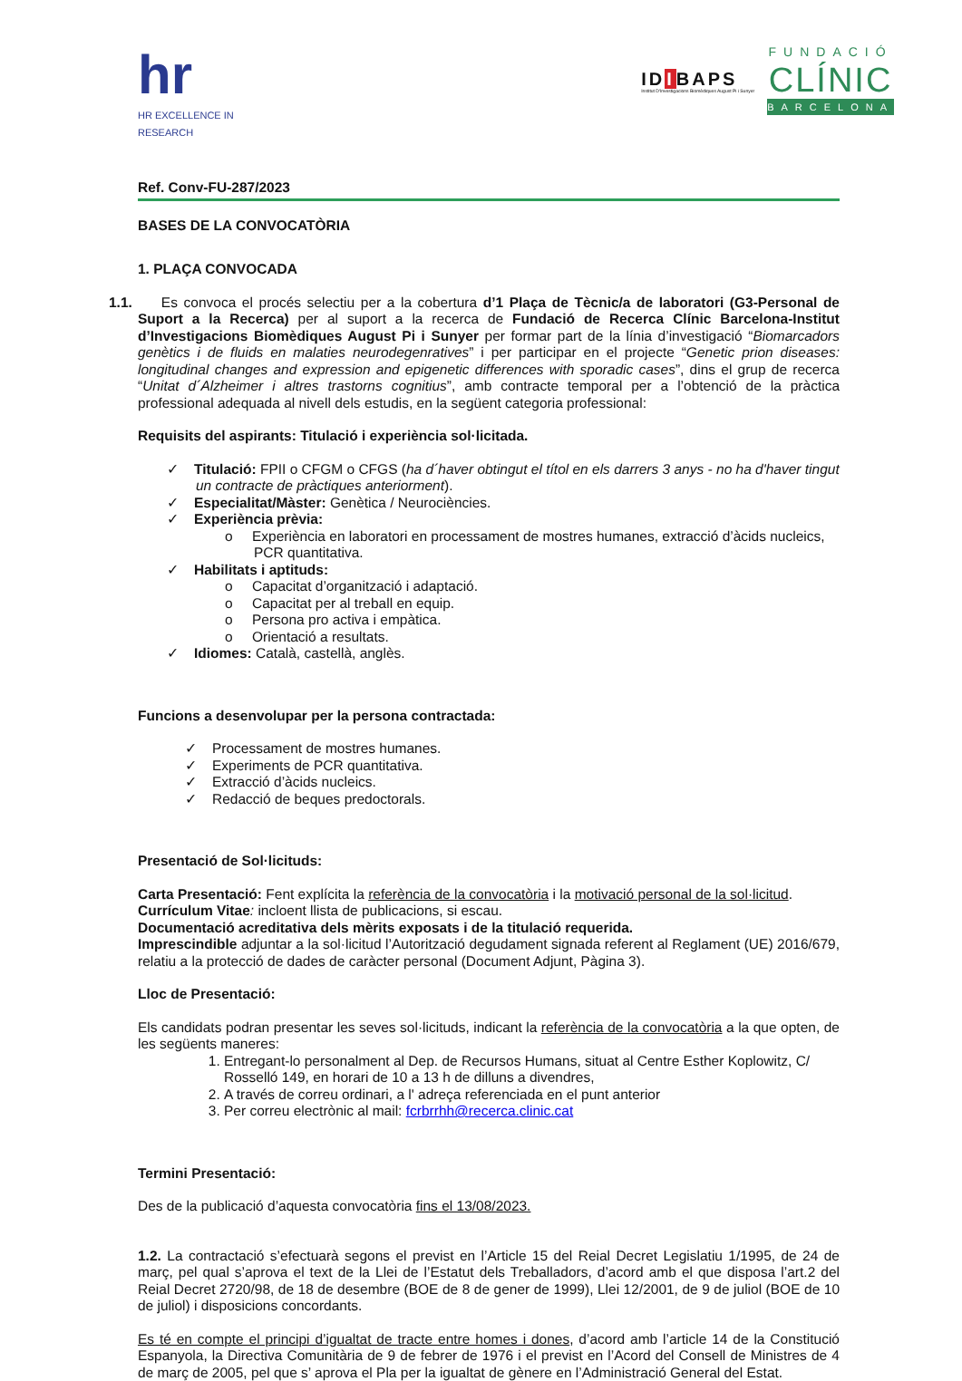hr
HR EXCELLENCE IN RESEARCH
IDIBAPS
Institut D'Investigacions Biomèdiques August Pi i Sunyer
FUNDACIÓ
CLÍNIC
BARCELONA
Ref. Conv-FU-287/2023
BASES DE LA CONVOCATÒRIA
1. PLAÇA CONVOCADA
1.1. Es convoca el procés selectiu per a la cobertura d’1 Plaça de Tècnic/a de laboratori (G3-Personal de Suport a la Recerca) per al suport a la recerca de Fundació de Recerca Clínic Barcelona-Institut d’Investigacions Biomèdiques August Pi i Sunyer per formar part de la línia d’investigació “Biomarcadors genètics i de fluids en malaties neurodegenratives” i per participar en el projecte “Genetic prion diseases: longitudinal changes and expression and epigenetic differences with sporadic cases”, dins el grup de recerca “Unitat d´Alzheimer i altres trastorns cognitius”, amb contracte temporal per a l’obtenció de la pràctica professional adequada al nivell dels estudis, en la següent categoria professional:
Requisits del aspirants: Titulació i experiència sol·licitada.
✓ Titulació: FPII o CFGM o CFGS (ha d´haver obtingut el títol en els darrers 3 anys - no ha d'haver tingut un contracte de pràctiques anteriorment).
✓ Especialitat/Màster: Genètica / Neurociències.
✓ Experiència prèvia:
o Experiència en laboratori en processament de mostres humanes, extracció d’àcids nucleics, PCR quantitativa.
✓ Habilitats i aptituds:
o Capacitat d’organització i adaptació.
o Capacitat per al treball en equip.
o Persona pro activa i empàtica.
o Orientació a resultats.
✓ Idiomes: Català, castellà, anglès.
Funcions a desenvolupar per la persona contractada:
✓ Processament de mostres humanes.
✓ Experiments de PCR quantitativa.
✓ Extracció d’àcids nucleics.
✓ Redacció de beques predoctorals.
Presentació de Sol·licituds:
Carta Presentació: Fent explícita la referència de la convocatòria i la motivació personal de la sol·licitud.
Currículum Vitae: incloent llista de publicacions, si escau.
Documentació acreditativa dels mèrits exposats i de la titulació requerida.
Imprescindible adjuntar a la sol·licitud l’Autorització degudament signada referent al Reglament (UE) 2016/679, relatiu a la protecció de dades de caràcter personal (Document Adjunt, Pàgina 3).
Lloc de Presentació:
Els candidats podran presentar les seves sol·licituds, indicant la referència de la convocatòria a la que opten, de les següents maneres:
1. Entregant-lo personalment al Dep. de Recursos Humans, situat al Centre Esther Koplowitz, C/ Rosselló 149, en horari de 10 a 13 h de dilluns a divendres,
2. A través de correu ordinari, a l' adreça referenciada en el punt anterior
3. Per correu electrònic al mail: fcrbrrhh@recerca.clinic.cat
Termini Presentació:
Des de la publicació d’aquesta convocatòria fins el 13/08/2023.
1.2. La contractació s’efectuarà segons el previst en l’Article 15 del Reial Decret Legislatiu 1/1995, de 24 de març, pel qual s’aprova el text de la Llei de l’Estatut dels Treballadors, d’acord amb el que disposa l’art.2 del Reial Decret 2720/98, de 18 de desembre (BOE de 8 de gener de 1999), Llei 12/2001, de 9 de juliol (BOE de 10 de juliol) i disposicions concordants.
Es té en compte el principi d’igualtat de tracte entre homes i dones, d’acord amb l’article 14 de la Constitució Espanyola, la Directiva Comunitària de 9 de febrer de 1976 i el previst en l’Acord del Consell de Ministres de 4 de març de 2005, pel que s’ aprova el Pla per la igualtat de gènere en l’Administració General del Estat.